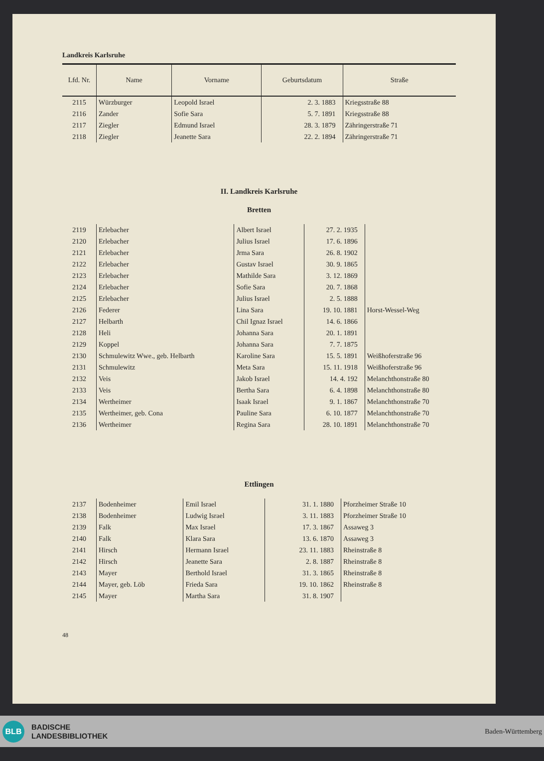Landkreis Karlsruhe
| Lfd. Nr. | Name | Vorname | Geburtsdatum | Straße |
| --- | --- | --- | --- | --- |
| 2115 | Würzburger | Leopold Israel | 2. 3. 1883 | Kriegsstraße 88 |
| 2116 | Zander | Sofie Sara | 5. 7. 1891 | Kriegsstraße 88 |
| 2117 | Ziegler | Edmund Israel | 28. 3. 1879 | Zähringerstraße 71 |
| 2118 | Ziegler | Jeanette Sara | 22. 2. 1894 | Zähringerstraße 71 |
II. Landkreis Karlsruhe
Bretten
| 2119 | Erlebacher | Albert Israel | 27. 2. 1935 | |
| 2120 | Erlebacher | Julius Israel | 17. 6. 1896 | |
| 2121 | Erlebacher | Jrma Sara | 26. 8. 1902 | |
| 2122 | Erlebacher | Gustav Israel | 30. 9. 1865 | |
| 2123 | Erlebacher | Mathilde Sara | 3. 12. 1869 | |
| 2124 | Erlebacher | Sofie Sara | 20. 7. 1868 | |
| 2125 | Erlebacher | Julius Israel | 2. 5. 1888 | |
| 2126 | Federer | Lina Sara | 19. 10. 1881 | Horst-Wessel-Weg |
| 2127 | Helbarth | Chil Ignaz Israel | 14. 6. 1866 | |
| 2128 | Heli | Johanna Sara | 20. 1. 1891 | |
| 2129 | Koppel | Johanna Sara | 7. 7. 1875 | |
| 2130 | Schmulewitz Wwe., geb. Helbarth | Karoline Sara | 15. 5. 1891 | Weißhoferstraße 96 |
| 2131 | Schmulewitz | Meta Sara | 15. 11. 1918 | Weißhoferstraße 96 |
| 2132 | Veis | Jakob Israel | 14. 4. 192 | Melanchthonstraße 80 |
| 2133 | Veis | Bertha Sara | 6. 4. 1898 | Melanchthonstraße 80 |
| 2134 | Wertheimer | Isaak Israel | 9. 1. 1867 | Melanchthonstraße 70 |
| 2135 | Wertheimer, geb. Cona | Pauline Sara | 6. 10. 1877 | Melanchthonstraße 70 |
| 2136 | Wertheimer | Regina Sara | 28. 10. 1891 | Melanchthonstraße 70 |
Ettlingen
| 2137 | Bodenheimer | Emil Israel | 31. 1. 1880 | Pforzheimer Straße 10 |
| 2138 | Bodenheimer | Ludwig Israel | 3. 11. 1883 | Pforzheimer Straße 10 |
| 2139 | Falk | Max Israel | 17. 3. 1867 | Assaweg 3 |
| 2140 | Falk | Klara Sara | 13. 6. 1870 | Assaweg 3 |
| 2141 | Hirsch | Hermann Israel | 23. 11. 1883 | Rheinstraße 8 |
| 2142 | Hirsch | Jeanette Sara | 2. 8. 1887 | Rheinstraße 8 |
| 2143 | Mayer | Berthold Israel | 31. 3. 1865 | Rheinstraße 8 |
| 2144 | Mayer, geb. Löb | Frieda Sara | 19. 10. 1862 | Rheinstraße 8 |
| 2145 | Mayer | Martha Sara | 31. 8. 1907 | |
48
BLB
BADISCHE
LANDESBIBLIOTHEK
Baden-Württemberg